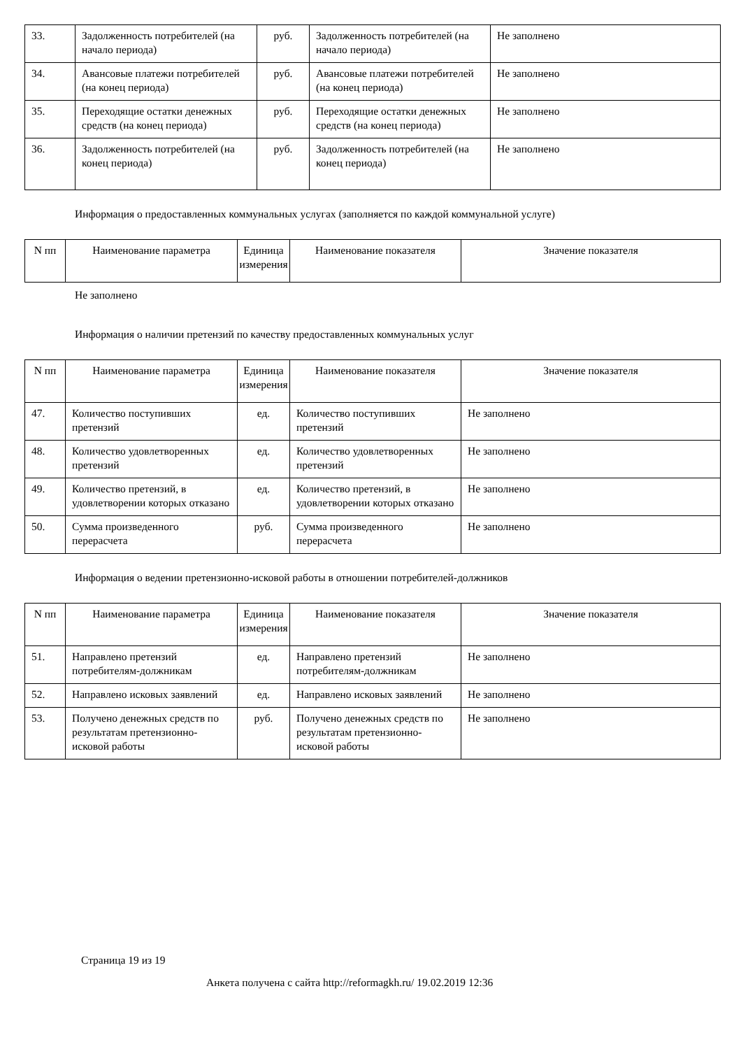| 33. | Задолженность потребителей (на начало периода) | руб. | Задолженность потребителей (на начало периода) | Не заполнено |
| 34. | Авансовые платежи потребителей (на конец периода) | руб. | Авансовые платежи потребителей (на конец периода) | Не заполнено |
| 35. | Переходящие остатки денежных средств (на конец периода) | руб. | Переходящие остатки денежных средств (на конец периода) | Не заполнено |
| 36. | Задолженность потребителей (на конец периода) | руб. | Задолженность потребителей (на конец периода) | Не заполнено |
Информация о предоставленных коммунальных услугах (заполняется по каждой коммунальной услуге)
| N пп | Наименование параметра | Единица измерения | Наименование показателя | Значение показателя |
| --- | --- | --- | --- | --- |
Не заполнено
Информация о наличии претензий по качеству предоставленных коммунальных услуг
| N пп | Наименование параметра | Единица измерения | Наименование показателя | Значение показателя |
| --- | --- | --- | --- | --- |
| 47. | Количество поступивших претензий | ед. | Количество поступивших претензий | Не заполнено |
| 48. | Количество удовлетворенных претензий | ед. | Количество удовлетворенных претензий | Не заполнено |
| 49. | Количество претензий, в удовлетворении которых отказано | ед. | Количество претензий, в удовлетворении которых отказано | Не заполнено |
| 50. | Сумма произведенного перерасчета | руб. | Сумма произведенного перерасчета | Не заполнено |
Информация о ведении претензионно-исковой работы в отношении потребителей-должников
| N пп | Наименование параметра | Единица измерения | Наименование показателя | Значение показателя |
| --- | --- | --- | --- | --- |
| 51. | Направлено претензий потребителям-должникам | ед. | Направлено претензий потребителям-должникам | Не заполнено |
| 52. | Направлено исковых заявлений | ед. | Направлено исковых заявлений | Не заполнено |
| 53. | Получено денежных средств по результатам претензионно-исковой работы | руб. | Получено денежных средств по результатам претензионно-исковой работы | Не заполнено |
Страница 19 из 19
Анкета получена с сайта http://reformagkh.ru/ 19.02.2019 12:36